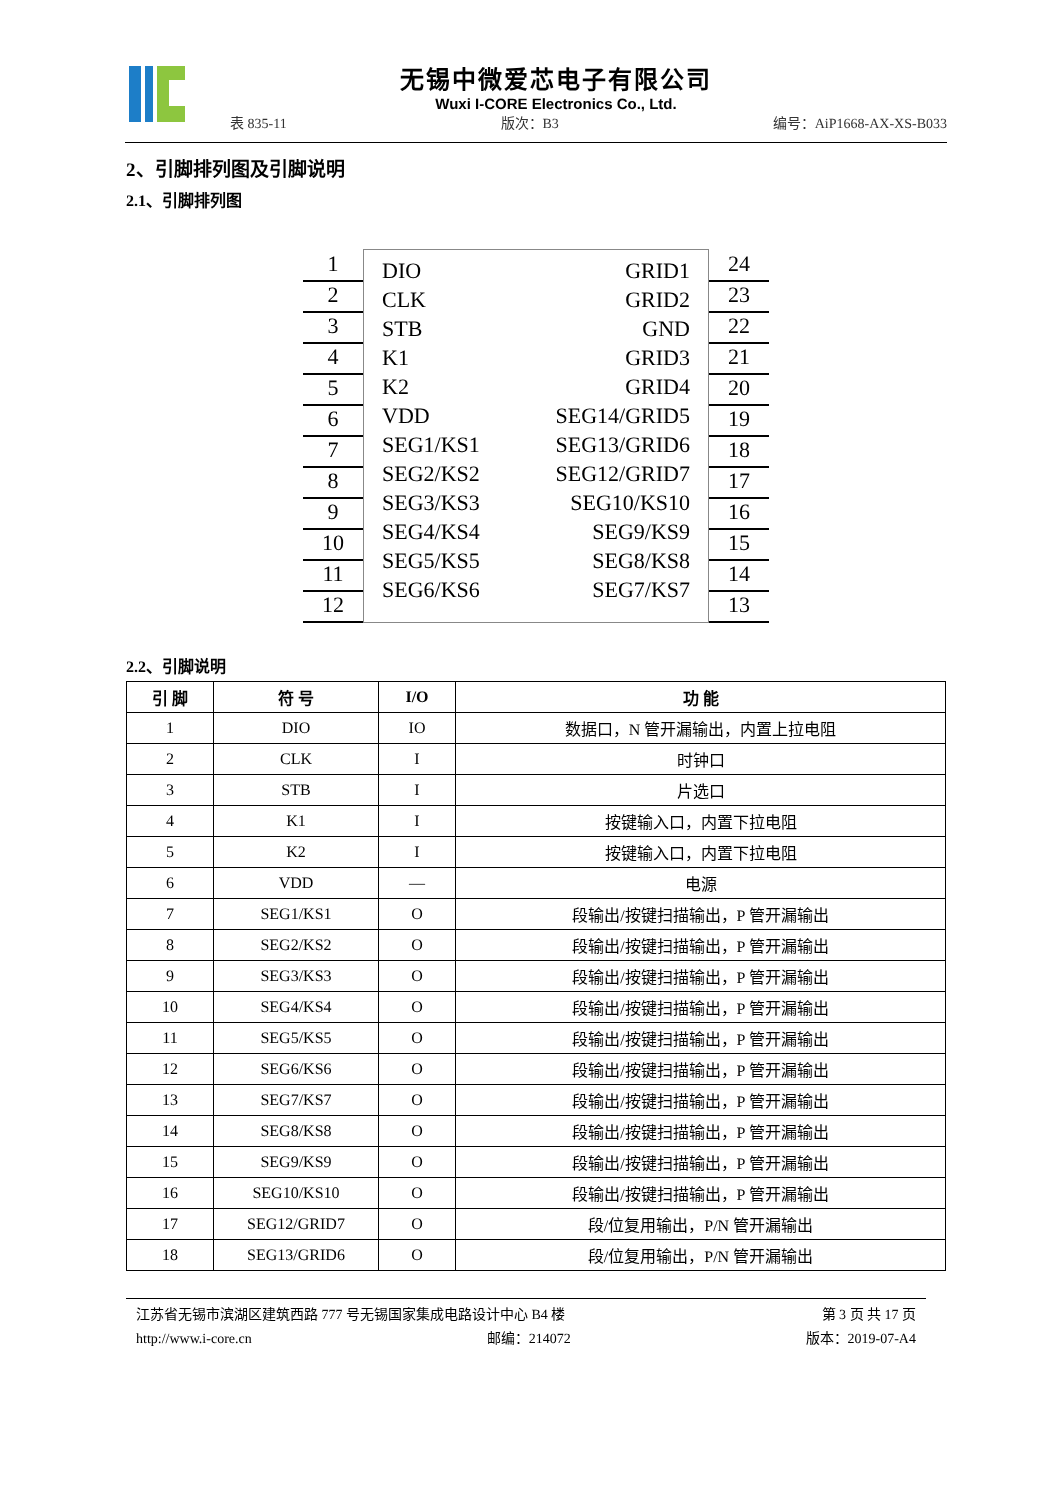无锡中微爱芯电子有限公司
Wuxi I-CORE Electronics Co., Ltd.
表 835-11 版次：B3 编号：AiP1668-AX-XS-B033
2、引脚排列图及引脚说明
2.1、引脚排列图
1
2
3
4
5
6
7
8
9
10
11
12
DIO
CLK
STB
K1
K2
VDD
SEG1/KS1
SEG2/KS2
SEG3/KS3
SEG4/KS4
SEG5/KS5
SEG6/KS6
GRID1
GRID2
GND
GRID3
GRID4
SEG14/GRID5
SEG13/GRID6
SEG12/GRID7
SEG10/KS10
SEG9/KS9
SEG8/KS8
SEG7/KS7
24
23
22
21
20
19
18
17
16
15
14
13
2.2、引脚说明
| 引 脚 | 符 号 | I/O | 功 能 |
| --- | --- | --- | --- |
| 1 | DIO | IO | 数据口，N 管开漏输出，内置上拉电阻 |
| 2 | CLK | I | 时钟口 |
| 3 | STB | I | 片选口 |
| 4 | K1 | I | 按键输入口，内置下拉电阻 |
| 5 | K2 | I | 按键输入口，内置下拉电阻 |
| 6 | VDD | — | 电源 |
| 7 | SEG1/KS1 | O | 段输出/按键扫描输出，P 管开漏输出 |
| 8 | SEG2/KS2 | O | 段输出/按键扫描输出，P 管开漏输出 |
| 9 | SEG3/KS3 | O | 段输出/按键扫描输出，P 管开漏输出 |
| 10 | SEG4/KS4 | O | 段输出/按键扫描输出，P 管开漏输出 |
| 11 | SEG5/KS5 | O | 段输出/按键扫描输出，P 管开漏输出 |
| 12 | SEG6/KS6 | O | 段输出/按键扫描输出，P 管开漏输出 |
| 13 | SEG7/KS7 | O | 段输出/按键扫描输出，P 管开漏输出 |
| 14 | SEG8/KS8 | O | 段输出/按键扫描输出，P 管开漏输出 |
| 15 | SEG9/KS9 | O | 段输出/按键扫描输出，P 管开漏输出 |
| 16 | SEG10/KS10 | O | 段输出/按键扫描输出，P 管开漏输出 |
| 17 | SEG12/GRID7 | O | 段/位复用输出，P/N 管开漏输出 |
| 18 | SEG13/GRID6 | O | 段/位复用输出，P/N 管开漏输出 |
江苏省无锡市滨湖区建筑西路 777 号无锡国家集成电路设计中心 B4 楼 第 3 页 共 17 页
http://www.i-core.cn 邮编：214072 版本：2019-07-A4